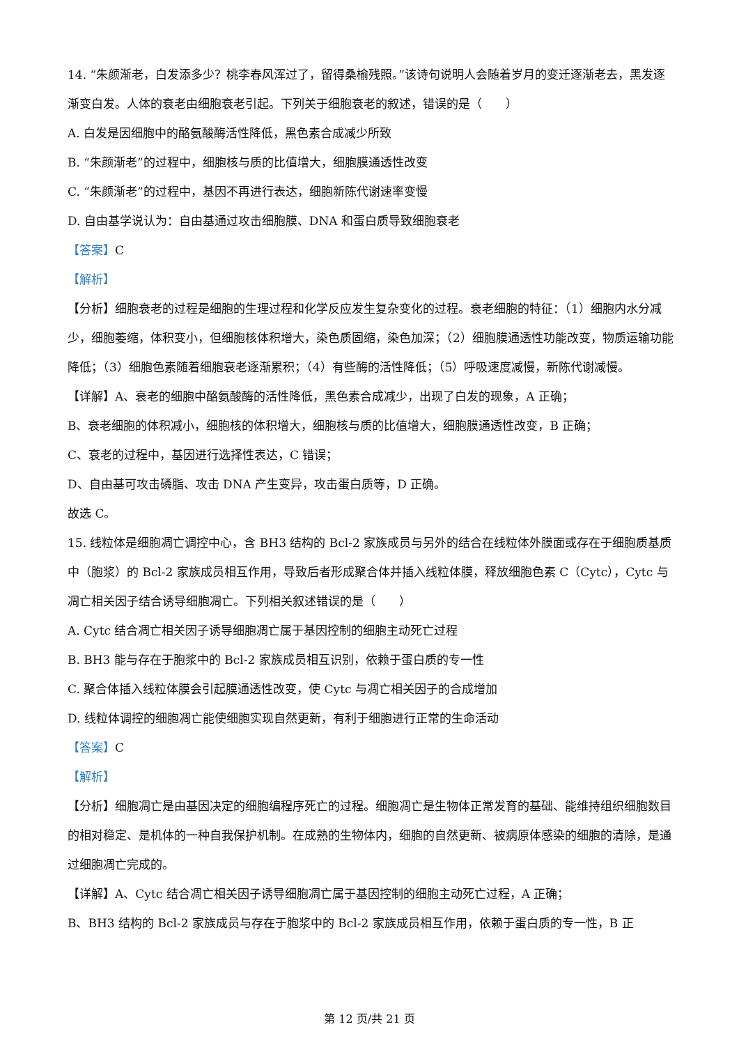14. “朱颜渐老，白发添多少？桃李春风浑过了，留得桑榆残照。”该诗句说明人会随着岁月的变迁逐渐老去，黑发逐渐变白发。人体的衰老由细胞衰老引起。下列关于细胞衰老的叙述，错误的是（　　）
A. 白发是因细胞中的酪氨酸酶活性降低，黑色素合成减少所致
B. “朱颜渐老”的过程中，细胞核与质的比值增大，细胞膜通透性改变
C. “朱颜渐老”的过程中，基因不再进行表达，细胞新陈代谢速率变慢
D. 自由基学说认为：自由基通过攻击细胞膜、DNA 和蛋白质导致细胞衰老
【答案】C
【解析】
【分析】细胞衰老的过程是细胞的生理过程和化学反应发生复杂变化的过程。衰老细胞的特征：（1）细胞内水分减少，细胞萎缩，体积变小，但细胞核体积增大，染色质固缩，染色加深；（2）细胞膜通透性功能改变，物质运输功能降低；（3）细胞色素随着细胞衰老逐渐累积；（4）有些酶的活性降低；（5）呼吸速度减慢，新陈代谢减慢。
【详解】A、衰老的细胞中酪氨酸酶的活性降低，黑色素合成减少，出现了白发的现象，A 正确；
B、衰老细胞的体积减小，细胞核的体积增大，细胞核与质的比值增大，细胞膜通透性改变，B 正确；
C、衰老的过程中，基因进行选择性表达，C 错误；
D、自由基可攻击磷脂、攻击 DNA 产生变异，攻击蛋白质等，D 正确。
故选 C。
15. 线粒体是细胞凋亡调控中心，含 BH3 结构的 Bcl-2 家族成员与另外的结合在线粒体外膜面或存在于细胞质基质中（胞浆）的 Bcl-2 家族成员相互作用，导致后者形成聚合体并插入线粒体膜，释放细胞色素 C（Cytc），Cytc 与凋亡相关因子结合诱导细胞凋亡。下列相关叙述错误的是（　　）
A. Cytc 结合凋亡相关因子诱导细胞凋亡属于基因控制的细胞主动死亡过程
B. BH3 能与存在于胞浆中的 Bcl-2 家族成员相互识别，依赖于蛋白质的专一性
C. 聚合体插入线粒体膜会引起膜通透性改变，使 Cytc 与凋亡相关因子的合成增加
D. 线粒体调控的细胞凋亡能使细胞实现自然更新，有利于细胞进行正常的生命活动
【答案】C
【解析】
【分析】细胞凋亡是由基因决定的细胞编程序死亡的过程。细胞凋亡是生物体正常发育的基础、能维持组织细胞数目的相对稳定、是机体的一种自我保护机制。在成熟的生物体内，细胞的自然更新、被病原体感染的细胞的清除，是通过细胞凋亡完成的。
【详解】A、Cytc 结合凋亡相关因子诱导细胞凋亡属于基因控制的细胞主动死亡过程，A 正确；
B、BH3 结构的 Bcl-2 家族成员与存在于胞浆中的 Bcl-2 家族成员相互作用，依赖于蛋白质的专一性，B 正
第 12 页/共 21 页